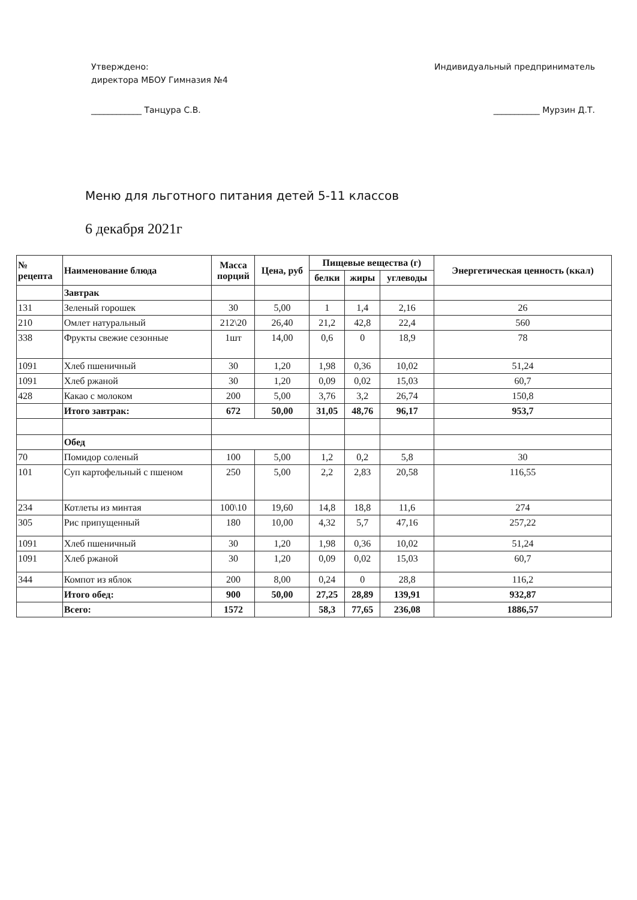Утверждено:
директора МБОУ Гимназия №4
____________ Танцура С.В.
Индивидуальный предприниматель
___________ Мурзин Д.Т.
Меню для льготного питания детей 5-11 классов
6 декабря 2021г
| № рецепта | Наименование блюда | Масса порций | Цена, руб | Пищевые вещества (г) | | | Энергетическая ценность (ккал) |
| --- | --- | --- | --- | --- | --- | --- | --- |
| | | | | белки | жиры | углеводы | |
| | Завтрак | | | | | | |
| 131 | Зеленый горошек | 30 | 5,00 | 1 | 1,4 | 2,16 | 26 |
| 210 | Омлет натуральный | 212\20 | 26,40 | 21,2 | 42,8 | 22,4 | 560 |
| 338 | Фрукты свежие сезонные | 1шт | 14,00 | 0,6 | 0 | 18,9 | 78 |
| 1091 | Хлеб пшеничный | 30 | 1,20 | 1,98 | 0,36 | 10,02 | 51,24 |
| 1091 | Хлеб ржаной | 30 | 1,20 | 0,09 | 0,02 | 15,03 | 60,7 |
| 428 | Какао с молоком | 200 | 5,00 | 3,76 | 3,2 | 26,74 | 150,8 |
| | Итого завтрак: | 672 | 50,00 | 31,05 | 48,76 | 96,17 | 953,7 |
| | Обед | | | | | | |
| 70 | Помидор соленый | 100 | 5,00 | 1,2 | 0,2 | 5,8 | 30 |
| 101 | Суп картофельный с пшеном | 250 | 5,00 | 2,2 | 2,83 | 20,58 | 116,55 |
| 234 | Котлеты из минтая | 100\10 | 19,60 | 14,8 | 18,8 | 11,6 | 274 |
| 305 | Рис припущенный | 180 | 10,00 | 4,32 | 5,7 | 47,16 | 257,22 |
| 1091 | Хлеб пшеничный | 30 | 1,20 | 1,98 | 0,36 | 10,02 | 51,24 |
| 1091 | Хлеб ржаной | 30 | 1,20 | 0,09 | 0,02 | 15,03 | 60,7 |
| 344 | Компот из яблок | 200 | 8,00 | 0,24 | 0 | 28,8 | 116,2 |
| | Итого обед: | 900 | 50,00 | 27,25 | 28,89 | 139,91 | 932,87 |
| | Всего: | 1572 | | 58,3 | 77,65 | 236,08 | 1886,57 |